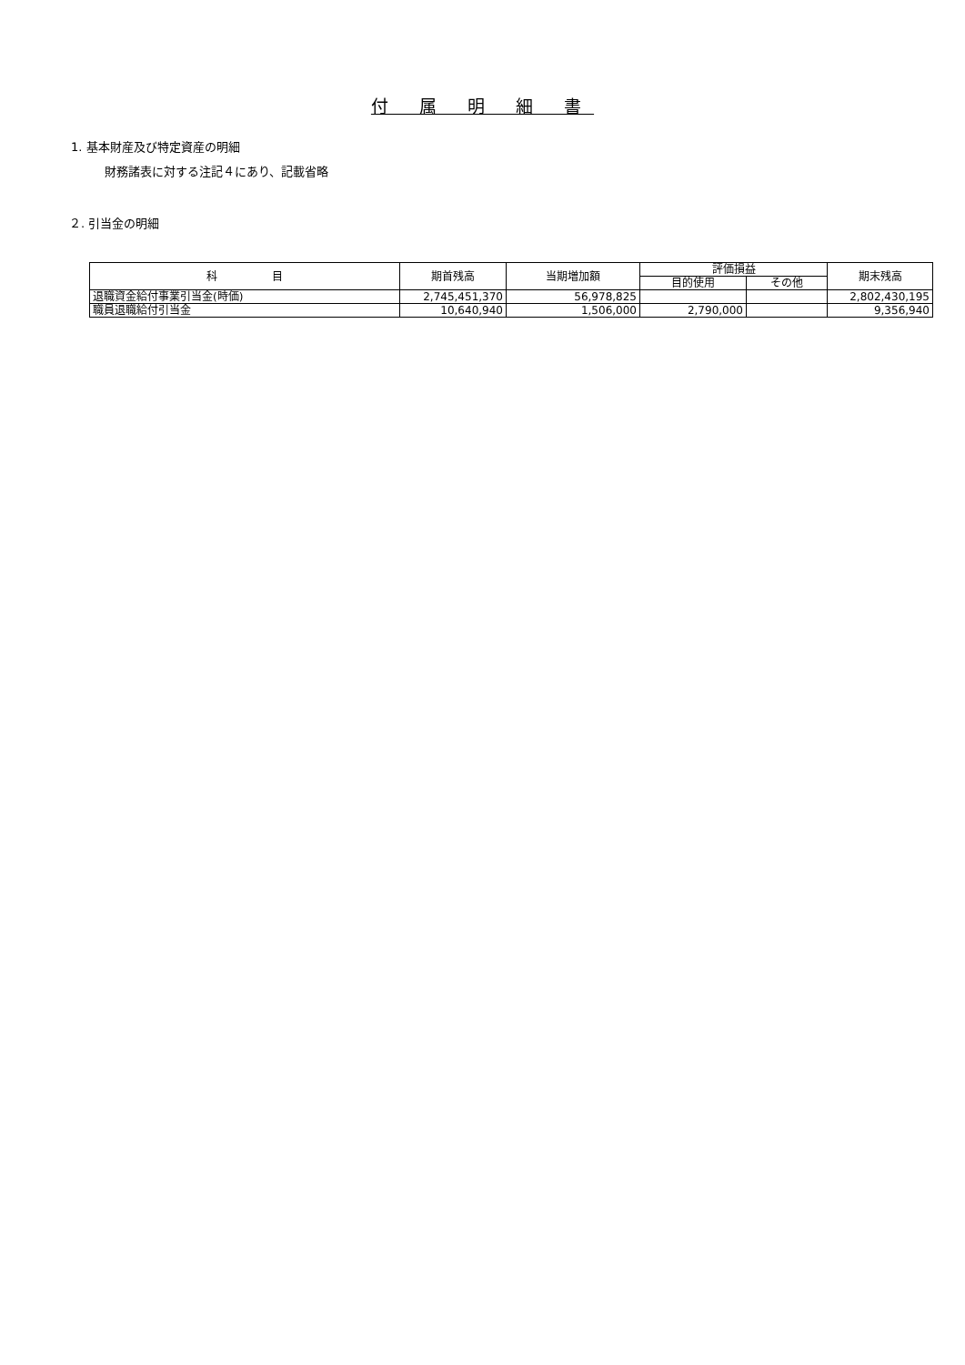付 属 明 細 書
1. 基本財産及び特定資産の明細
財務諸表に対する注記４にあり、記載省略
２. 引当金の明細
| 科 目 | 期首残高 | 当期増加額 | 評価損益 | | 期末残高 |
| --- | --- | --- | --- | --- | --- |
| | | | 目的使用 | その他 | |
| 退職資金給付事業引当金(時価) | 2,745,451,370 | 56,978,825 | | | 2,802,430,195 |
| 職員退職給付引当金 | 10,640,940 | 1,506,000 | 2,790,000 | | 9,356,940 |